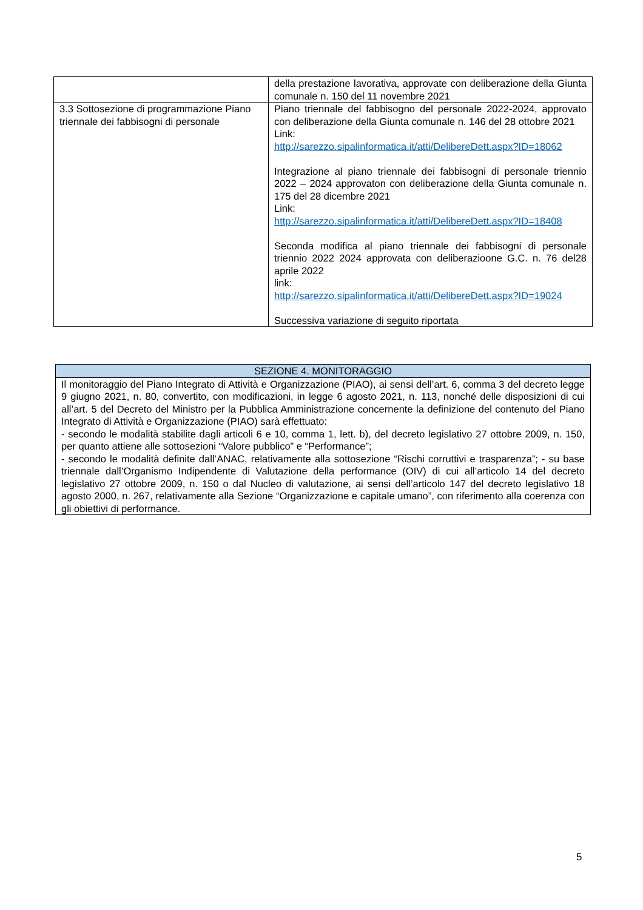| | della prestazione lavorativa, approvate con deliberazione della Giunta comunale n. 150 del 11 novembre 2021 |
| 3.3 Sottosezione di programmazione Piano triennale dei fabbisogni di personale | Piano triennale del fabbisogno del personale 2022-2024, approvato con deliberazione della Giunta comunale n. 146 del 28 ottobre 2021 Link: http://sarezzo.sipalinformatica.it/atti/DelibereDett.aspx?ID=18062 Integrazione al piano triennale dei fabbisogni di personale triennio 2022 – 2024 approvaton con deliberazione della Giunta comunale n. 175 del 28 dicembre 2021 Link: http://sarezzo.sipalinformatica.it/atti/DelibereDett.aspx?ID=18408 Seconda modifica al piano triennale dei fabbisogni di personale triennio 2022 2024 approvata con deliberazioone G.C. n. 76 del28 aprile 2022 link: http://sarezzo.sipalinformatica.it/atti/DelibereDett.aspx?ID=19024 Successiva variazione di seguito riportata |
| SEZIONE 4. MONITORAGGIO |
| Il monitoraggio del Piano Integrato di Attività e Organizzazione (PIAO), ai sensi dell’art. 6, comma 3 del decreto legge 9 giugno 2021, n. 80, convertito, con modificazioni, in legge 6 agosto 2021, n. 113, nonché delle disposizioni di cui all’art. 5 del Decreto del Ministro per la Pubblica Amministrazione concernente la definizione del contenuto del Piano Integrato di Attività e Organizzazione (PIAO) sarà effettuato: - secondo le modalità stabilite dagli articoli 6 e 10, comma 1, lett. b), del decreto legislativo 27 ottobre 2009, n. 150, per quanto attiene alle sottosezioni “Valore pubblico” e “Performance”; - secondo le modalità definite dall’ANAC, relativamente alla sottosezione “Rischi corruttivi e trasparenza”; - su base triennale dall’Organismo Indipendente di Valutazione della performance (OIV) di cui all’articolo 14 del decreto legislativo 27 ottobre 2009, n. 150 o dal Nucleo di valutazione, ai sensi dell’articolo 147 del decreto legislativo 18 agosto 2000, n. 267, relativamente alla Sezione “Organizzazione e capitale umano”, con riferimento alla coerenza con gli obiettivi di performance. |
5